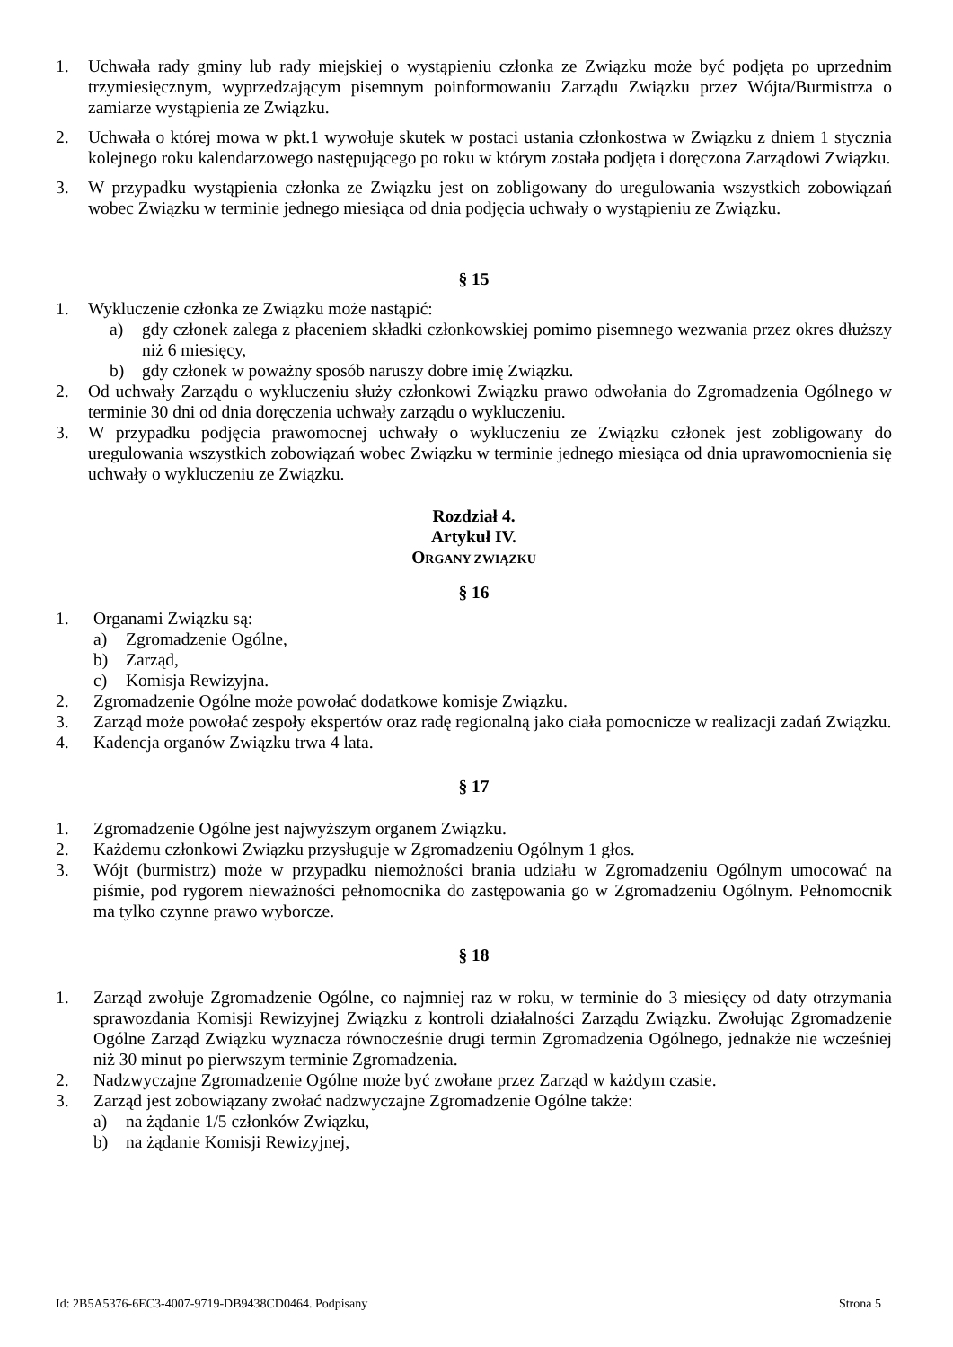1. Uchwała rady gminy lub rady miejskiej o wystąpieniu członka ze Związku może być podjęta po uprzednim trzymiesięcznym, wyprzedzającym pisemnym poinformowaniu Zarządu Związku przez Wójta/Burmistrza o zamiarze wystąpienia ze Związku.
2. Uchwała o której mowa w pkt.1 wywołuje skutek w postaci ustania członkostwa w Związku z dniem 1 stycznia kolejnego roku kalendarzowego następującego po roku w którym została podjęta i doręczona Zarządowi Związku.
3. W przypadku wystąpienia członka ze Związku jest on zobligowany do uregulowania wszystkich zobowiązań wobec Związku w terminie jednego miesiąca od dnia podjęcia uchwały o wystąpieniu ze Związku.
§ 15
1. Wykluczenie członka ze Związku może nastąpić:
a) gdy członek zalega z płaceniem składki członkowskiej pomimo pisemnego wezwania przez okres dłuższy niż 6 miesięcy,
b) gdy członek w poważny sposób naruszy dobre imię Związku.
2. Od uchwały Zarządu o wykluczeniu służy członkowi Związku prawo odwołania do Zgromadzenia Ogólnego w terminie 30 dni od dnia doręczenia uchwały zarządu o wykluczeniu.
3. W przypadku podjęcia prawomocnej uchwały o wykluczeniu ze Związku członek jest zobligowany do uregulowania wszystkich zobowiązań wobec Związku w terminie jednego miesiąca od dnia uprawomocnienia się uchwały o wykluczeniu ze Związku.
Rozdział 4.
Artykuł IV.
ORGANY ZWIĄZKU
§ 16
1. Organami Związku są:
a) Zgromadzenie Ogólne,
b) Zarząd,
c) Komisja Rewizyjna.
2. Zgromadzenie Ogólne może powołać dodatkowe komisje Związku.
3. Zarząd może powołać zespoły ekspertów oraz radę regionalną jako ciała pomocnicze w realizacji zadań Związku.
4. Kadencja organów Związku trwa 4 lata.
§ 17
1. Zgromadzenie Ogólne jest najwyższym organem Związku.
2. Każdemu członkowi Związku przysługuje w Zgromadzeniu Ogólnym 1 głos.
3. Wójt (burmistrz) może w przypadku niemożności brania udziału w Zgromadzeniu Ogólnym umocować na piśmie, pod rygorem nieważności pełnomocnika do zastępowania go w Zgromadzeniu Ogólnym. Pełnomocnik ma tylko czynne prawo wyborcze.
§ 18
1. Zarząd zwołuje Zgromadzenie Ogólne, co najmniej raz w roku, w terminie do 3 miesięcy od daty otrzymania sprawozdania Komisji Rewizyjnej Związku z kontroli działalności Zarządu Związku. Zwołując Zgromadzenie Ogólne Zarząd Związku wyznacza równocześnie drugi termin Zgromadzenia Ogólnego, jednakże nie wcześniej niż 30 minut po pierwszym terminie Zgromadzenia.
2. Nadzwyczajne Zgromadzenie Ogólne może być zwołane przez Zarząd w każdym czasie.
3. Zarząd jest zobowiązany zwołać nadzwyczajne Zgromadzenie Ogólne także:
a) na żądanie 1/5 członków Związku,
b) na żądanie Komisji Rewizyjnej,
Id: 2B5A5376-6EC3-4007-9719-DB9438CD0464. Podpisany Strona 5